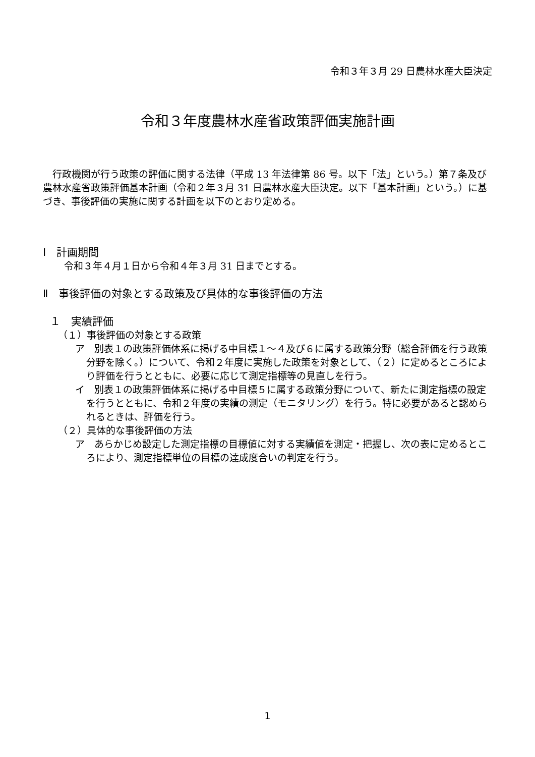令和３年３月 29 日農林水産大臣決定
令和３年度農林水産省政策評価実施計画
　行政機関が行う政策の評価に関する法律（平成 13 年法律第 86 号。以下「法」という。）第７条及び農林水産省政策評価基本計画（令和２年３月 31 日農林水産大臣決定。以下「基本計画」という。）に基づき、事後評価の実施に関する計画を以下のとおり定める。
Ⅰ　計画期間
令和３年４月１日から令和４年３月 31 日までとする。
Ⅱ　事後評価の対象とする政策及び具体的な事後評価の方法
１　実績評価
（１）事後評価の対象とする政策
ア　別表１の政策評価体系に掲げる中目標１～４及び６に属する政策分野（総合評価を行う政策分野を除く。）について、令和２年度に実施した政策を対象として、（２）に定めるところにより評価を行うとともに、必要に応じて測定指標等の見直しを行う。
イ　別表１の政策評価体系に掲げる中目標５に属する政策分野について、新たに測定指標の設定を行うとともに、令和２年度の実績の測定（モニタリング）を行う。特に必要があると認められるときは、評価を行う。
（２）具体的な事後評価の方法
ア　あらかじめ設定した測定指標の目標値に対する実績値を測定・把握し、次の表に定めるところにより、測定指標単位の目標の達成度合いの判定を行う。
1